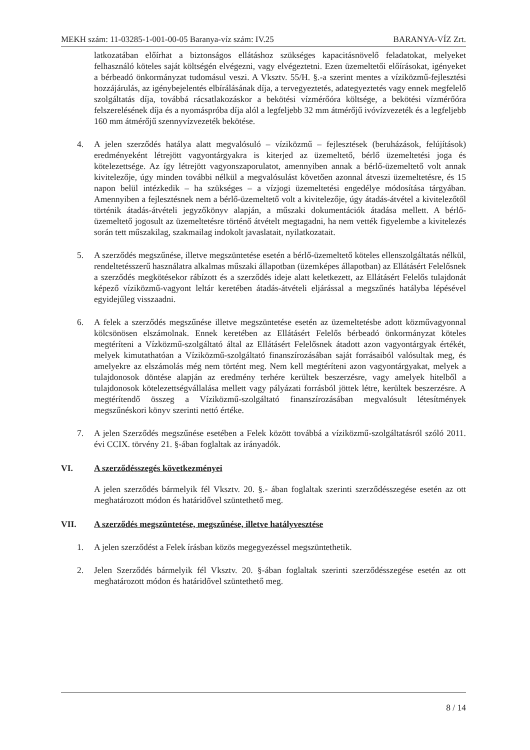MEKH szám: 11-03285-1-001-00-05 Baranya-víz szám: IV.25 BARANYA-VÍZ Zrt.
latkozatában előírhat a biztonságos ellátáshoz szükséges kapacitásnövelő feladatokat, melyeket felhasználó köteles saját költségén elvégezni, vagy elvégeztetni. Ezen üzemeltetői előírásokat, igényeket a bérbeadó önkormányzat tudomásul veszi. A Vksztv. 55/H. §.-a szerint mentes a víziközmű-fejlesztési hozzájárulás, az igénybejelentés elbírálásának díja, a tervegyeztetés, adategyeztetés vagy ennek megfelelő szolgáltatás díja, továbbá rácsatlakozáskor a bekötési vízmérőóra költsége, a bekötési vízmérőóra felszerelésének díja és a nyomáspróba díja alól a legfeljebb 32 mm átmérőjű ivóvízvezeték és a legfeljebb 160 mm átmérőjű szennyvízvezeték bekötése.
4. A jelen szerződés hatálya alatt megvalósuló – víziközmű – fejlesztések (beruházások, felújítások) eredményeként létrejött vagyontárgyakra is kiterjed az üzemeltető, bérlő üzemeltetési joga és kötelezettsége. Az így létrejött vagyonszaporulatot, amennyiben annak a bérlő-üzemeltető volt annak kivitelezője, úgy minden további nélkül a megvalósulást követően azonnal átveszi üzemeltetésre, és 15 napon belül intézkedik – ha szükséges – a vízjogi üzemeltetési engedélye módosítása tárgyában. Amennyiben a fejlesztésnek nem a bérlő-üzemeltető volt a kivitelezője, úgy átadás-átvétel a kivitelezőtől történik átadás-átvételi jegyzőkönyv alapján, a műszaki dokumentációk átadása mellett. A bérlő-üzemeltető jogosult az üzemeltetésre történő átvételt megtagadni, ha nem vették figyelembe a kivitelezés során tett műszakilag, szakmailag indokolt javaslatait, nyilatkozatait.
5. A szerződés megszűnése, illetve megszüntetése esetén a bérlő-üzemeltető köteles ellenszolgáltatás nélkül, rendeltetésszerű használatra alkalmas műszaki állapotban (üzemképes állapotban) az Ellátásért Felelősnek a szerződés megkötésekor rábízott és a szerződés ideje alatt keletkezett, az Ellátásért Felelős tulajdonát képező víziközmű-vagyont leltár keretében átadás-átvételi eljárással a megszűnés hatályba lépésével egyidejűleg visszaadni.
6. A felek a szerződés megszűnése illetve megszüntetése esetén az üzemeltetésbe adott közművagyonnal kölcsönösen elszámolnak. Ennek keretében az Ellátásért Felelős bérbeadó önkormányzat köteles megtéríteni a Vízközmű-szolgáltató által az Ellátásért Felelősnek átadott azon vagyontárgyak értékét, melyek kimutathatóan a Víziközmű-szolgáltató finanszírozásában saját forrásaiból valósultak meg, és amelyekre az elszámolás még nem történt meg. Nem kell megtéríteni azon vagyontárgyakat, melyek a tulajdonosok döntése alapján az eredmény terhére kerültek beszerzésre, vagy amelyek hitelből a tulajdonosok kötelezettségvállalása mellett vagy pályázati forrásból jöttek létre, kerültek beszerzésre. A megtérítendő összeg a Víziközmű-szolgáltató finanszírozásában megvalósult létesítmények megszűnéskori könyv szerinti nettó értéke.
7. A jelen Szerződés megszűnése esetében a Felek között továbbá a víziközmű-szolgáltatásról szóló 2011. évi CCIX. törvény 21. §-ában foglaltak az irányadók.
VI. A szerződésszegés következményei
A jelen szerződés bármelyik fél Vksztv. 20. §.- ában foglaltak szerinti szerződésszegése esetén az ott meghatározott módon és határidővel szüntethető meg.
VII. A szerződés megszüntetése, megszűnése, illetve hatályvesztése
1. A jelen szerződést a Felek írásban közös megegyezéssel megszüntethetik.
2. Jelen Szerződés bármelyik fél Vksztv. 20. §-ában foglaltak szerinti szerződésszegése esetén az ott meghatározott módon és határidővel szüntethető meg.
8 / 14